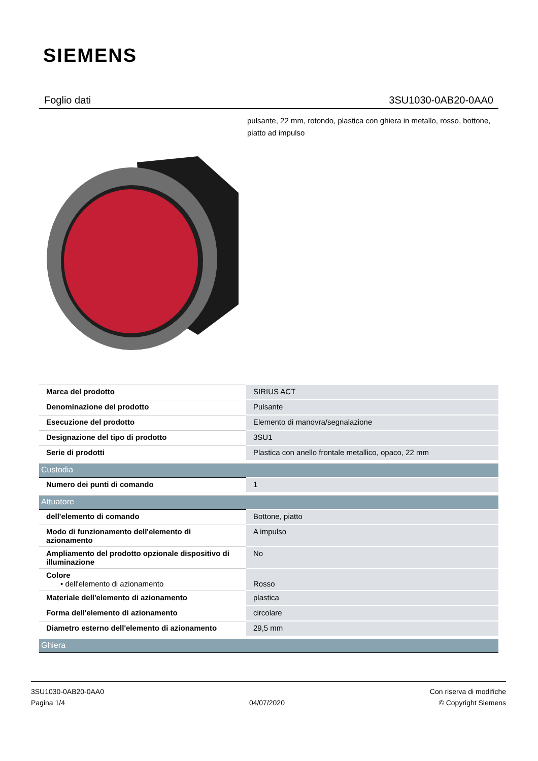SIEMENS
Foglio dati 3SU1030-0AB20-0AA0
pulsante, 22 mm, rotondo, plastica con ghiera in metallo, rosso, bottone, piatto ad impulso
| Marca del prodotto | SIRIUS ACT |
| Denominazione del prodotto | Pulsante |
| Esecuzione del prodotto | Elemento di manovra/segnalazione |
| Designazione del tipo di prodotto | 3SU1 |
| Serie di prodotti | Plastica con anello frontale metallico, opaco, 22 mm |
| Custodia | |
| Numero dei punti di comando | 1 |
| Attuatore | |
| dell'elemento di comando | Bottone, piatto |
| Modo di funzionamento dell'elemento di azionamento | A impulso |
| Ampliamento del prodotto opzionale dispositivo di illuminazione | No |
| Colore • dell'elemento di azionamento | Rosso |
| Materiale dell'elemento di azionamento | plastica |
| Forma dell'elemento di azionamento | circolare |
| Diametro esterno dell'elemento di azionamento | 29,5 mm |
| Ghiera | |
3SU1030-0AB20-0AA0
Pagina 1/4
04/07/2020
Con riserva di modifiche
© Copyright Siemens